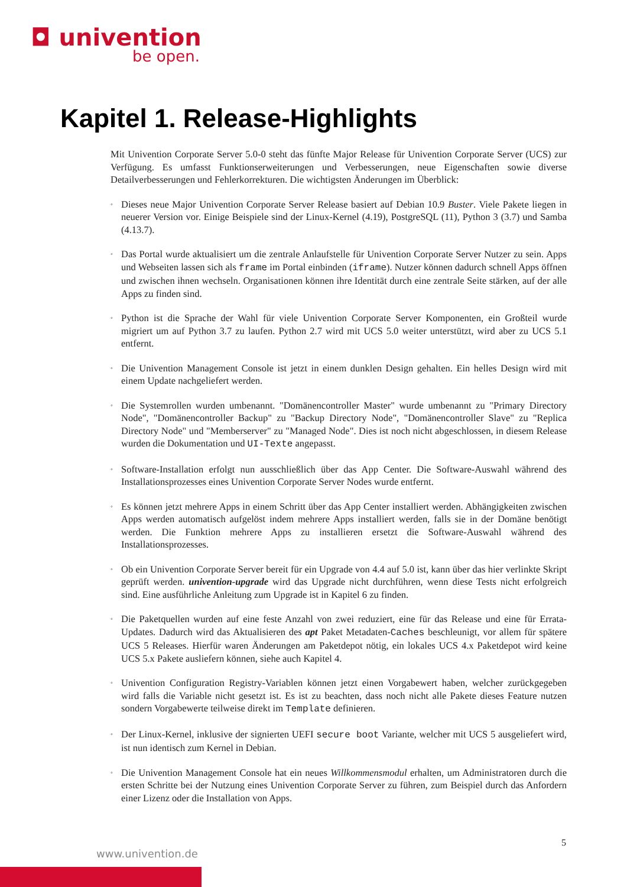◘ univention
be open.
Kapitel 1. Release-Highlights
Mit Univention Corporate Server 5.0-0 steht das fünfte Major Release für Univention Corporate Server (UCS) zur Verfügung. Es umfasst Funktionserweiterungen und Verbesserungen, neue Eigenschaften sowie diverse Detailverbesserungen und Fehlerkorrekturen. Die wichtigsten Änderungen im Überblick:
◦ Dieses neue Major Univention Corporate Server Release basiert auf Debian 10.9 Buster. Viele Pakete liegen in neuerer Version vor. Einige Beispiele sind der Linux-Kernel (4.19), PostgreSQL (11), Python 3 (3.7) und Samba (4.13.7).
◦ Das Portal wurde aktualisiert um die zentrale Anlaufstelle für Univention Corporate Server Nutzer zu sein. Apps und Webseiten lassen sich als frame im Portal einbinden (iframe). Nutzer können dadurch schnell Apps öffnen und zwischen ihnen wechseln. Organisationen können ihre Identität durch eine zentrale Seite stärken, auf der alle Apps zu finden sind.
◦ Python ist die Sprache der Wahl für viele Univention Corporate Server Komponenten, ein Großteil wurde migriert um auf Python 3.7 zu laufen. Python 2.7 wird mit UCS 5.0 weiter unterstützt, wird aber zu UCS 5.1 entfernt.
◦ Die Univention Management Console ist jetzt in einem dunklen Design gehalten. Ein helles Design wird mit einem Update nachgeliefert werden.
◦ Die Systemrollen wurden umbenannt. "Domänencontroller Master" wurde umbenannt zu "Primary Directory Node", "Domänencontroller Backup" zu "Backup Directory Node", "Domänencontroller Slave" zu "Replica Directory Node" und "Memberserver" zu "Managed Node". Dies ist noch nicht abgeschlossen, in diesem Release wurden die Dokumentation und UI-Texte angepasst.
◦ Software-Installation erfolgt nun ausschließlich über das App Center. Die Software-Auswahl während des Installationsprozesses eines Univention Corporate Server Nodes wurde entfernt.
◦ Es können jetzt mehrere Apps in einem Schritt über das App Center installiert werden. Abhängigkeiten zwischen Apps werden automatisch aufgelöst indem mehrere Apps installiert werden, falls sie in der Domäne benötigt werden. Die Funktion mehrere Apps zu installieren ersetzt die Software-Auswahl während des Installationsprozesses.
◦ Ob ein Univention Corporate Server bereit für ein Upgrade von 4.4 auf 5.0 ist, kann über das hier verlinkte Skript geprüft werden. univention-upgrade wird das Upgrade nicht durchführen, wenn diese Tests nicht erfolgreich sind. Eine ausführliche Anleitung zum Upgrade ist in Kapitel 6 zu finden.
◦ Die Paketquellen wurden auf eine feste Anzahl von zwei reduziert, eine für das Release und eine für Errata-Updates. Dadurch wird das Aktualisieren des apt Paket Metadaten-Caches beschleunigt, vor allem für spätere UCS 5 Releases. Hierfür waren Änderungen am Paketdepot nötig, ein lokales UCS 4.x Paketdepot wird keine UCS 5.x Pakete ausliefern können, siehe auch Kapitel 4.
◦ Univention Configuration Registry-Variablen können jetzt einen Vorgabewert haben, welcher zurückgegeben wird falls die Variable nicht gesetzt ist. Es ist zu beachten, dass noch nicht alle Pakete dieses Feature nutzen sondern Vorgabewerte teilweise direkt im Template definieren.
◦ Der Linux-Kernel, inklusive der signierten UEFI secure boot Variante, welcher mit UCS 5 ausgeliefert wird, ist nun identisch zum Kernel in Debian.
◦ Die Univention Management Console hat ein neues Willkommensmodul erhalten, um Administratoren durch die ersten Schritte bei der Nutzung eines Univention Corporate Server zu führen, zum Beispiel durch das Anfordern einer Lizenz oder die Installation von Apps.
5
www.univention.de